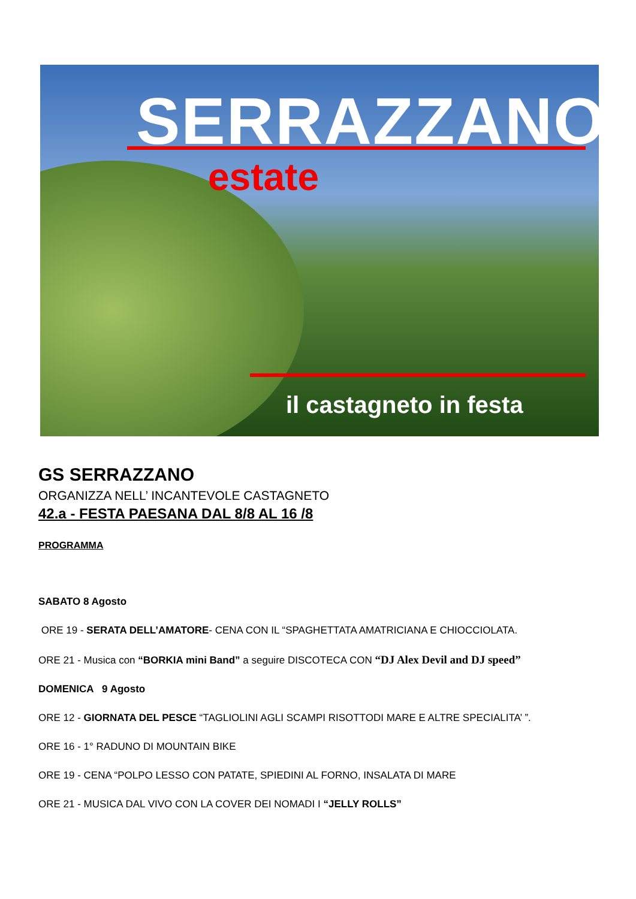SERRAZZANO
estate
il castagneto in festa
GS SERRAZZANO
ORGANIZZA NELL’ INCANTEVOLE CASTAGNETO
42.a - FESTA PAESANA DAL 8/8 AL 16 /8
PROGRAMMA
SABATO 8 Agosto
ORE 19 - SERATA DELL’AMATORE- CENA CON IL “SPAGHETTATA AMATRICIANA E CHIOCCIOLATA.
ORE 21 - Musica con “BORKIA mini Band” a seguire DISCOTECA CON “DJ Alex Devil and DJ speed”
DOMENICA 9 Agosto
ORE 12 - GIORNATA DEL PESCE “TAGLIOLINI AGLI SCAMPI RISOTTODI MARE E ALTRE SPECIALITA’ ”.
ORE 16 - 1° RADUNO DI MOUNTAIN BIKE
ORE 19 - CENA “POLPO LESSO CON PATATE, SPIEDINI AL FORNO, INSALATA DI MARE
ORE 21 - MUSICA DAL VIVO CON LA COVER DEI NOMADI I “JELLY ROLLS”